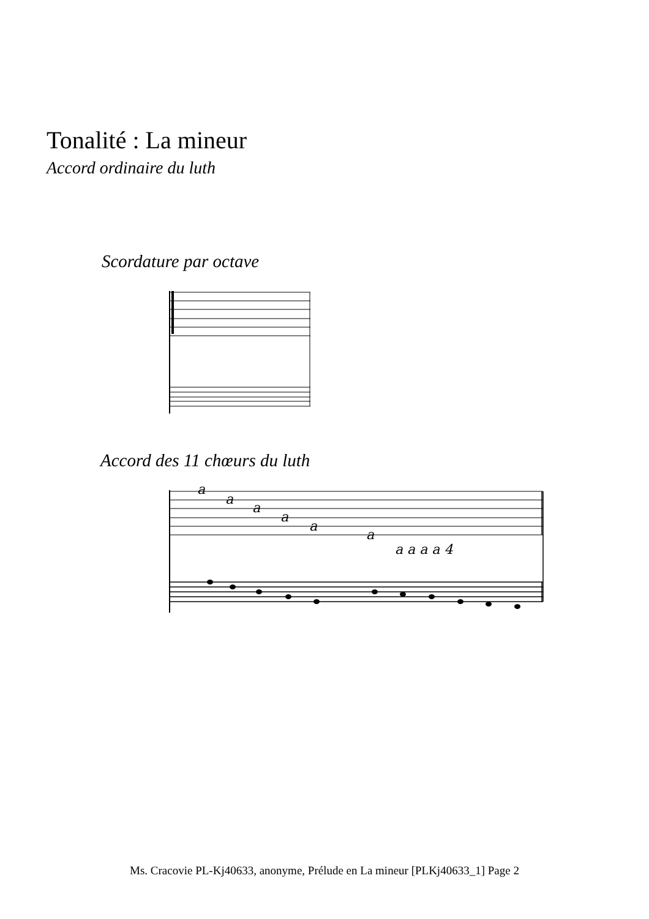Tonalité : La mineur
Accord ordinaire du luth
Scordature par octave
Accord des 11 chœurs du luth
a
a
a
a
a
a
a a a a 4
Ms. Cracovie PL-Kj40633, anonyme, Prélude en La mineur [PLKj40633_1] Page 2